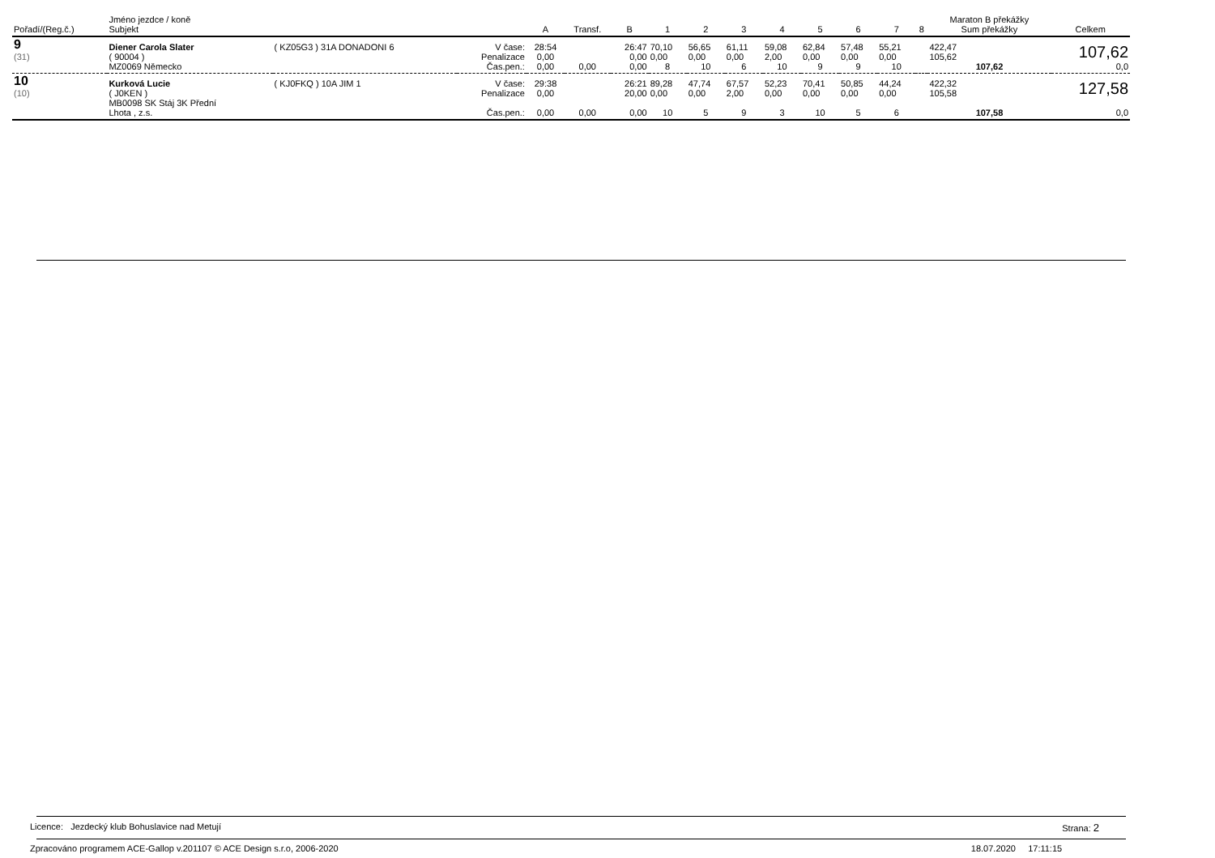| Pořadí/(Reg.č.) | Jméno jezdce / koně Subjekt | | | A | Transf. | B | 1 | 2 | 3 | 4 | 5 | 6 | 7 | 8 | Maraton B překážky Sum překážky | Celkem |
| --- | --- | --- | --- | --- | --- | --- | --- | --- | --- | --- | --- | --- | --- | --- | --- | --- |
| 9 | Diener Carola Slater | ( KZ05G3 ) 31A DONADONI 6 | V čase: | 28:54 | | 26:47 | 70,10 | 56,65 | 61,11 | 59,08 | 62,84 | 57,48 | 55,21 | | 422,47 | 107,62 |
| (31) | ( 90004 ) | | Penalizace | 0,00 | | 0,00 | 0,00 | 0,00 | 0,00 | 2,00 | 0,00 | 0,00 | 0,00 | | 105,62 | |
| | MZ0069 Německo | | Čas.pen.: | 0,00 | 0,00 | 0,00 | 8 | 10 | 6 | 10 | 9 | 9 | 10 | | 107,62 | 0,0 |
| 10 | Kurková Lucie | ( KJ0FKQ ) 10A JIM 1 | V čase: | 29:38 | | 26:21 | 89,28 | 47,74 | 67,57 | 52,23 | 70,41 | 50,85 | 44,24 | | 422,32 | 127,58 |
| (10) | ( J0KEN ) | | Penalizace | 0,00 | | 20,00 | 0,00 | 0,00 | 2,00 | 0,00 | 0,00 | 0,00 | 0,00 | | 105,58 | |
| | MB0098 SK Stáj 3K Přední Lhota , z.s. | | Čas.pen.: | 0,00 | 0,00 | 0,00 | 10 | 5 | 9 | 3 | 10 | 5 | 6 | | 107,58 | 0,0 |
Licence: Jezdecký klub Bohuslavice nad Metují Strana: 2
Zpracováno programem ACE-Gallop v.201107 © ACE Design s.r.o, 2006-2020 18.07.2020 17:11:15